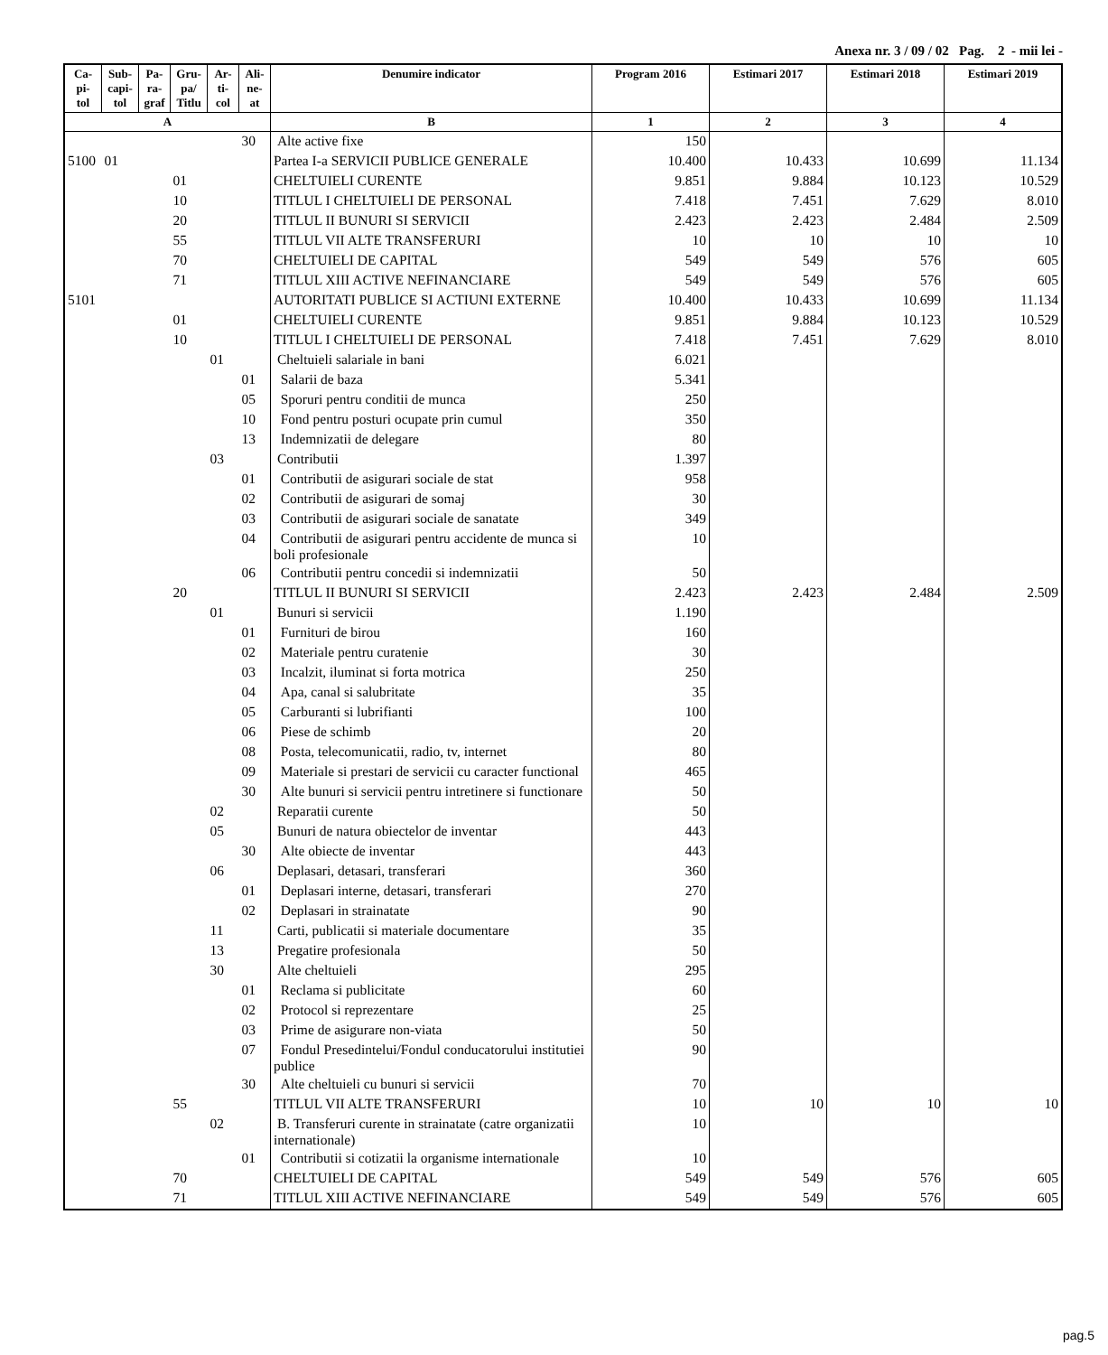Anexa nr. 3 / 09 / 02 Pag. 2 - mii lei -
| Ca- pi- tol | Sub- capi- tol | Pa- ra- graf | Gru- pa/ Titlu | Ar- ti- col | Ali- ne- at | Denumire indicator | Program 2016 | Estimari 2017 | Estimari 2018 | Estimari 2019 |
| --- | --- | --- | --- | --- | --- | --- | --- | --- | --- | --- |
| A | | | | | | B | 1 | 2 | 3 | 4 |
| | | | | | 30 | Alte active fixe | 150 | | | |
| 5100 | 01 | | | | | Partea I-a SERVICII PUBLICE GENERALE | 10.400 | 10.433 | 10.699 | 11.134 |
| | | | 01 | | | CHELTUIELI CURENTE | 9.851 | 9.884 | 10.123 | 10.529 |
| | | | 10 | | | TITLUL I CHELTUIELI DE PERSONAL | 7.418 | 7.451 | 7.629 | 8.010 |
| | | | 20 | | | TITLUL II BUNURI SI SERVICII | 2.423 | 2.423 | 2.484 | 2.509 |
| | | | 55 | | | TITLUL VII ALTE TRANSFERURI | 10 | 10 | 10 | 10 |
| | | | 70 | | | CHELTUIELI DE CAPITAL | 549 | 549 | 576 | 605 |
| | | | 71 | | | TITLUL XIII ACTIVE NEFINANCIARE | 549 | 549 | 576 | 605 |
| 5101 | | | | | | AUTORITATI PUBLICE SI ACTIUNI EXTERNE | 10.400 | 10.433 | 10.699 | 11.134 |
| | | | 01 | | | CHELTUIELI CURENTE | 9.851 | 9.884 | 10.123 | 10.529 |
| | | | 10 | | | TITLUL I CHELTUIELI DE PERSONAL | 7.418 | 7.451 | 7.629 | 8.010 |
| | | | | 01 | | Cheltuieli salariale in bani | 6.021 | | | |
| | | | | | 01 | Salarii de baza | 5.341 | | | |
| | | | | | 05 | Sporuri pentru conditii de munca | 250 | | | |
| | | | | | 10 | Fond pentru posturi ocupate prin cumul | 350 | | | |
| | | | | | 13 | Indemnizatii de delegare | 80 | | | |
| | | | | 03 | | Contributii | 1.397 | | | |
| | | | | | 01 | Contributii de asigurari sociale de stat | 958 | | | |
| | | | | | 02 | Contributii de asigurari de somaj | 30 | | | |
| | | | | | 03 | Contributii de asigurari sociale de sanatate | 349 | | | |
| | | | | | 04 | Contributii de asigurari pentru accidente de munca si boli profesionale | 10 | | | |
| | | | | | 06 | Contributii pentru concedii si indemnizatii | 50 | | | |
| | | | 20 | | | TITLUL II BUNURI SI SERVICII | 2.423 | 2.423 | 2.484 | 2.509 |
| | | | | 01 | | Bunuri si servicii | 1.190 | | | |
| | | | | | 01 | Furnituri de birou | 160 | | | |
| | | | | | 02 | Materiale pentru curatenie | 30 | | | |
| | | | | | 03 | Incalzit, iluminat si forta motrica | 250 | | | |
| | | | | | 04 | Apa, canal si salubritate | 35 | | | |
| | | | | | 05 | Carburanti si lubrifianti | 100 | | | |
| | | | | | 06 | Piese de schimb | 20 | | | |
| | | | | | 08 | Posta, telecomunicatii, radio, tv, internet | 80 | | | |
| | | | | | 09 | Materiale si prestari de servicii cu caracter functional | 465 | | | |
| | | | | | 30 | Alte bunuri si servicii pentru intretinere si functionare | 50 | | | |
| | | | | 02 | | Reparatii curente | 50 | | | |
| | | | | 05 | | Bunuri de natura obiectelor de inventar | 443 | | | |
| | | | | | 30 | Alte obiecte de inventar | 443 | | | |
| | | | | 06 | | Deplasari, detasari, transferari | 360 | | | |
| | | | | | 01 | Deplasari interne, detasari, transferari | 270 | | | |
| | | | | | 02 | Deplasari in strainatate | 90 | | | |
| | | | | 11 | | Carti, publicatii si materiale documentare | 35 | | | |
| | | | | 13 | | Pregatire profesionala | 50 | | | |
| | | | | 30 | | Alte cheltuieli | 295 | | | |
| | | | | | 01 | Reclama si publicitate | 60 | | | |
| | | | | | 02 | Protocol si reprezentare | 25 | | | |
| | | | | | 03 | Prime de asigurare non-viata | 50 | | | |
| | | | | | 07 | Fondul Presedintelui/Fondul conducatorului institutiei publice | 90 | | | |
| | | | | | 30 | Alte cheltuieli cu bunuri si servicii | 70 | | | |
| | | | 55 | | | TITLUL VII ALTE TRANSFERURI | 10 | 10 | 10 | 10 |
| | | | | 02 | | B. Transferuri curente in strainatate (catre organizatii internationale) | 10 | | | |
| | | | | | 01 | Contributii si cotizatii la organisme internationale | 10 | | | |
| | | | 70 | | | CHELTUIELI DE CAPITAL | 549 | 549 | 576 | 605 |
| | | | 71 | | | TITLUL XIII ACTIVE NEFINANCIARE | 549 | 549 | 576 | 605 |
pag.5